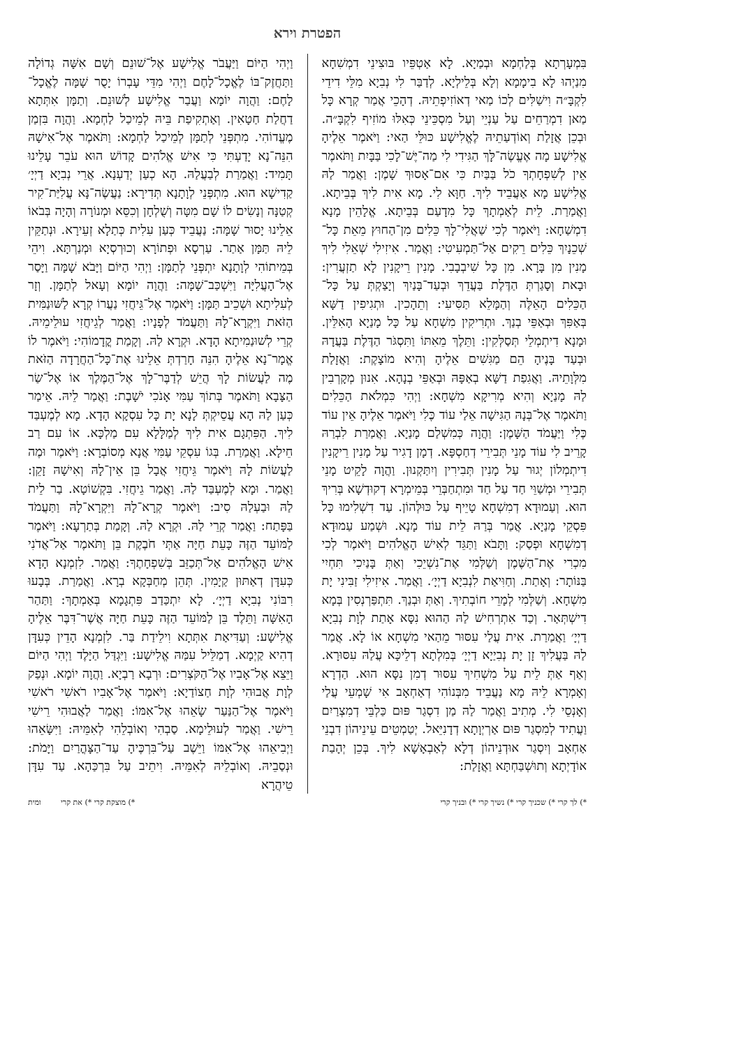הפטרת וירא
בִּמְעָרְתָא בְּלַחְמָא וּבְמַיָא. לָא אַטְפֵּיו בּוּצִינֵי דִמְשִׁחָא מִנַיְהוּ לָא בִימָמָא וְלָא בְּלֵילְיָא. לְדַבַּר לִי נְבִיָא מִלֵּי דִידֵי לִקְבָּ״ה וִישַׁלִּים לְכוֹ מַאי דְאוֹזִיפְתֵיהּ. דְהָכֵי אֲמַר קְרָא כָּל מַאן דִמְרַחֵים עַל עַנְיֵי וְעַל מִסְכֵּינֵי כְּאִלּוּ מוֹזִיף לִקְבָּ״ה. וּבְכֵן אֲזָלַת וְאוֹדְעַתֵיהּ לֶאֱלִישָׁע כּוּלֵּי הַאי: וַיֹּאמֶר אֵלֶיהָ אֱלִישָׁע מָה אֶעֱשֶׂה־לָּךְ הַגִּידִי לִי מַה־יֶּשׁ־לָכִי בַּבָּיִת וַתֹּאמֶר אֵין לְשִׁפְחָתְךָ כֹל בַּבַּיִת כִּי אִם־אָסוּךְ שָׁמֶן: וַאֲמַר לַהּ אֱלִישָׁע מָא אַעֲבֵיד לִיךְ. חַוָּא לִי. מָא אִית לִיךְ בְּבֵיתָא. וַאֲמַרַת. לֵית לְאַמְתָךְ כָּל מִדָעַם בְּבֵיתָא. אֱלָהֵין מָנָא דִמְשַׁחָא: וַיֹּאמֶר לְכִי שַׁאֲלִי־לָךְ כֵּלִים מִן־הַחוּץ מֵאֵת כָּל־שְׁכֵנָיִךְ כֵּלִים רֵקִים אַל־תַּמְעִיטִי: וַאֲמַר. אִיזִילִי שְׁאֵלִי לִיךְ מָנִין מִן בָּרָא. מִן כָּל שִׁיבְבָבִי. מָנִין רֵיקָנִין לָא תַזְעֲרִין: וּבָאת וְסָגַרְתְּ הַדֶּלֶת בַּעֲדֵךְ וּבְעַד־בָּנַיִךְ וְיָצַקְתְּ עַל כָּל־הַכֵּלִים הָאֵלֶּה וְהַמָּלֵא תַּסִּיעִי: וְתֵהָכִין. וּתְגִיפִין דַשָּׁא בְּאַפִּךְ וּבְאַפֵּי בְנַךְ. וּתְרִיקִין מִשְׁחָא עַל כָּל מָנַיָא הָאִלֵּין. וּמָנָא דִיתְמְלֵי תְּסַלְּקִין: וַתֵּלֶךְ מֵאִתּוֹ וַתִּסְגֹּר הַדֶּלֶת בַּעֲדָהּ וּבְעַד בָּנֶיהָ הֵם מַגִּשִׁים אֵלֶיהָ וְהִיא מוֹצָקֶת: וַאֲזָלַת מִלְּוָתֵיהּ. וַאֲגִפַת דַשָּׁא בְאַפָּהּ וּבְאַפֵּי בְנָהָא. אִנוּן מְקָרְבִין לַהּ מָנַיָא וְהִיא מְרִיקָא מִשְׁחָא: וַיְהִי כִּמְלֹאת הַכֵּלִים וַתֹּאמֶר אֶל־בְּנָהּ הַגִּישָׁה אֵלַי עוֹד כֶּלִי וַיֹּאמֶר אֵלֶיהָ אֵין עוֹד כֶּלִי וַיַּעֲמֹד הַשָּׁמֶן: וַהֲוָה כְּמִשְׁלַם מָנַיָא. וַאֲמַרַת לִבְרַהּ קָרֵיב לִי עוֹד מָנֵי תְּבִירֵי דְחַסְפָּא. דְמָן דָגִיר עַל מָנִין רֵיקָנִין דִיתְמְלוֹן יְגוּר עַל מָנִין תְּבִירִין וְיִתַּקְנוּן. וַהֲוָה לָקֵיט מָנֵי תְּבִירֵי וּמְשַׁוֵּי חַד עַל חַד וּמִתְחַבְּרֵי בְּמֵימְרָא דְקוּדְשָׁא בְּרִיךְ הוּא. וְעַמוּדָא דְמִשְׁחָא טָיֵיף עַל כּוּלְּהוֹן. עַד דִשְׁלִימוּ כָּל פִּסְקֵי מָנַיָא. אֲמַר בְּרַהּ לֵית עוֹד מָנָא. וּשְׁמַע עַמוּדָא דְמִשְׁחָא וּפְסַק: וַתָּבֹא וַתַּגֵּד לְאִישׁ הָאֱלֹהִים וַיֹּאמֶר לְכִי מִכְרִי אֶת־הַשֶּׁמֶן וְשַׁלְּמִי אֶת־נִשְׁיֵכִי וְאַתְּ בָּנַיִכִי תִּחְיִי בַּנּוֹתָר: וְאָתַת. וְחַוִּיאַת לִנְבִיָא דַיְיָ׳. וַאֲמַר. אִיזִילִי זַבִּינִי יָת מִשְׁחָא. וְשַׁלְּמִי לְמָרֵי חוֹבְתִיךְ. וְאַתְּ וּבְנַךְ. תִּתְפַּרְנְסִין בְּמָא דִישְׁתְּאַר. וְכַד אִתְרְחִישׁ לַהּ הַהוּא נִסָּא אָתַת לְוָת נְבִיָא דַיְיָ׳ וַאֲמַרַת. אִית עֲלַי עִסּוּר מֵהַאי מִשְׁחָא אוֹ לָא. אֲמַר לַהּ בַּעֲלִיךְ זָן יָת נְבִיַיָא דַיְיָ׳ בְּמִלְתָא דְלֵיכָּא עֲלַהּ עִסּוּרָא. וְאַף אַתְּ לֵית עַל מִשְׁחִיךְ עִסּוּר דְמִן נִסָּא הוּא. הַדְרָא וְאָמְרָא לֵיהּ מָא נַעֲבֵיד מִבְּנוֹהִי דְאַחְאָב אִי שָׁמְעֵי עֲלַי וְאָנְסֵי לִי. מְתִיב וַאֲמַר לַהּ מַן דִסְגַר פּוּם כַּלְבֵּי דְמִצְרַיִם וַעֲתִיד לְמִסְגַר פּוּם אַרְיְוָתָא דְדָנִיֵּאל. יְטַמְטֵים עֵינֵיהוֹן דִבְנֵי אַחְאָב וְיִסְגַר אוּדְנֵיהוֹן דְלָא לְאַבְאָשָׁא לִיךְ. בְּכֵן יְהָבַת אוֹדָיְתָא וְתוּשְׁבַּחְתָּא וַאֲזָלַת:
וַיְהִי הַיּוֹם וַיַּעֲבֹר אֱלִישָׁע אֶל־שׁוּנֵם וְשָׁם אִשָּׁה גְדוֹלָה וַתַּחֲזֶק־בּוֹ לֶאֱכָל־לָחֶם וַיְהִי מִדֵּי עָבְרוֹ יָסֻר שָׁמָּה לֶאֱכָל־לָחֶם: וַהֲוָה יוֹמָא וַעֲבַר אֱלִישָׁע לְשׁוּנֵם. וְתַמָּן אִתְּתָא דַחֲלַת חַטָאִין. וְאַתְקִיפַת בֵּיהּ לְמֵיכַל לַחְמָא. וַהֲוָה בִּזְמַן מֶעֱדוֹהִי. מִתְפְּנֵי לְתַמָּן לְמֵיכַל לַחְמָא: וַתֹּאמֶר אֶל־אִישָׁהּ הִנֵּה־נָא יָדַעְתִּי כִּי אִישׁ אֱלֹהִים קָדוֹשׁ הוּא עֹבֵר עָלֵינוּ תָּמִיד: וַאֲמַרַת לְבַעֲלַהּ. הָא כְעַן יְדַעְנָא. אֲרֵי נְבִיָא דַיְיָ׳ קַדִישָׁא הוּא. מִתְפְּנֵי לְוָתָנָא תְּדִירָא: נַעֲשֶׂה־נָּא עֲלִיַּת־קִיר קְטַנָּה וְנָשִׂים לוֹ שָׁם מִטָּה וְשֻׁלְחָן וְכִסֵּא וּמְנוֹרָה וְהָיָה בְּבֹאוֹ אֵלֵינוּ יָסוּר שָׁמָּה: נַעֲבֵיד כְּעַן עִלִית כְּתַלָא זְעֵירָא. וּנְתַקֵּין לֵיהּ תַּמָּן אַתַר. עַרְסָא וּפְתוֹרָא וְכוּרְסְיָא וּמְנַרְתָּא. וִיהֵי בְּמֵיתוֹהִי לְוָתָנָא יִתְפְּנֵי לְתַמָּן: וַיְהִי הַיּוֹם וַיָּבֹא שָׁמָּה וַיָּסַר אֶל־הָעֲלִיָּה וַיִּשְׁכַּב־שָׁמָּה: וַהֲוָה יוֹמָא וְעָאל לְתַמָּן. וְזָר לְעִלִיתָא וּשְׁכֵיב תַּמָּן: וַיֹּאמֶר אֶל־גֵּיחֲזִי נַעֲרוֹ קְרָא לַשּׁוּנַמִּית הַזֹּאת וַיִּקְרָא־לָהּ וַתַּעֲמֹד לְפָנָיו: וַאֲמַר לְגֵיחֲזִי עוּלֵימֵיהּ. קְרֵי לְשׁוּנַמִיתָא הָדָא. וּקְרָא לַהּ. וְקָמַת קֳדָמוֹהִי: וַיֹּאמֶר לוֹ אֱמָר־נָא אֵלֶיהָ הִנֵּה חָרַדְתְּ אֵלֵינוּ אֶת־כָּל־הַחֲרָדָה הַזֹּאת מֶה לַעֲשׂוֹת לָךְ הֲיֵשׁ לְדַבֶּר־לָךְ אֶל־הַמֶּלֶךְ אוֹ אֶל־שַׂר הַצָּבָא וַתֹּאמֶר בְּתוֹךְ עַמִּי אָנֹכִי יֹשָׁבֶת: וַאֲמַר לֵיהּ. אֵימַר כְּעַן לַהּ הָא עֲסֵיקְתְּ לָנָא יָת כָּל עִסְקָא הָדָא. מָא לְמֶעְבַּד לִיךְ. הַפִּתְגָם אִית לִיךְ לְמַלָּלָא עִם מַלְכָּא. אוֹ עִם רַב חֵילָא. וַאֲמַרַת. בְּגוֹ עִסְקֵי עַמִּי אֲנָא מְסוֹבְרָא: וַיֹּאמֶר וּמֶה לַעֲשׂוֹת לָהּ וַיֹּאמֶר גֵּיחֲזִי אֲבָל בֵּן אֵין־לָהּ וְאִישָׁהּ זָקֵן: וַאֲמַר. וּמָא לְמֶעְבַּד לַהּ. וַאֲמַר גֵיחֲזִי. בִּקְשׁוֹטָא. בַר לֵית לַהּ וּבַעְלַהּ סִיב: וַיֹּאמֶר קְרָא־לָהּ וַיִּקְרָא־לָהּ וַתַּעֲמֹד בַּפָּתַח: וַאֲמַר קְרֵי לַהּ. וּקְרָא לַהּ. וְקָמַת בְּתַרְעָא: וַיֹּאמֶר לַמּוֹעֵד הַזֶּה כָּעֵת חַיָּה אַתְּי חֹבֶקֶת בֵּן וַתֹּאמֶר אַל־אֲדֹנִי אִישׁ הָאֱלֹהִים אַל־תְּכַזֵּב בְּשִׁפְחָתֶךָ: וַאֲמַר. לִזְמְנָא הָדָא כְּעִדָּן דְאַתּוּן קַיָמִין. תְּהֵן מְחַבְּקָא בְרָא. וַאֲמַרַת. בְּבָעוּ רִבּוֹנִי נְבִיָא דַיְיָ׳. לָא יִתְכַּדַב פִּתְגָמָא בְּאַמְתָךְ: וַתַּהַר הָאִשָּׁה וַתֵּלֶד בֵּן לַמּוֹעֵד הַזֶּה כָּעֵת חַיָּה אֲשֶׁר־דִּבֶּר אֵלֶיהָ אֱלִישָׁע: וְעַדִּיאַת אִתְּתָא וִילֵידַת בַּר. לִזְמְנָא הָדֵין כְּעִדָּן דְהִיא קַיְמָא. דְמַלֵּיל עִמַּהּ אֱלִישָׁע: וַיִּגְדַּל הַיָּלֶד וַיְהִי הַיּוֹם וַיֵּצֵא אֶל־אָבִיו אֶל־הַקֹּצְרִים: וּרְבָא רַבְיָא. וַהֲוָה יוֹמָא. וּנְפַק לְוָת אֲבוּהִי לְוָת חַצוֹדַיָא: וַיֹּאמֶר אֶל־אָבִיו רֹאשִׁי רֹאשִׁי וַיֹּאמֶר אֶל־הַנַּעַר שָׂאֵהוּ אֶל־אִמּוֹ: וַאֲמַר לַאֲבוּהִי רֵישִׁי רֵישִׁי. וַאֲמַר לְעוּלֵימָא. סַבְהִי וְאוֹבְלֵהִי לְאִמֵּיהּ: וַיִּשָּׂאֵהוּ וַיְבִיאֵהוּ אֶל־אִמּוֹ וַיֵּשֶׁב עַל־בִּרְכֶּיהָ עַד־הַצָּהֳרַיִם וַיָּמֹת: וּנְסַבֵיהּ. וְאוֹבְלֵיהּ לְאִמֵּיהּ. וִיתֵיב עַל בִּרְכַּהָא. עַד עִדָּן טֵיהֲרָא
*) לך קרי *) שכניך קרי *) נשיך קרי *) ובניך קרי
*) מוצקת קרי *) את קרי ומית